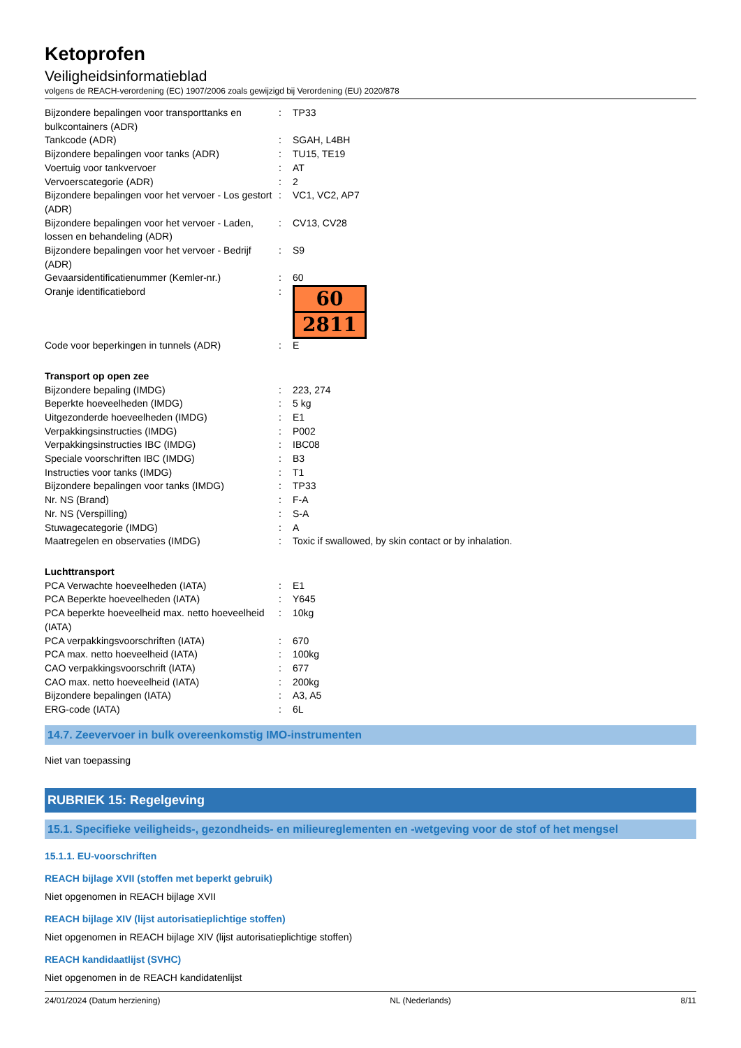Ketoprofen
Veiligheidsinformatieblad
volgens de REACH-verordening (EC) 1907/2006 zoals gewijzigd bij Verordening (EU) 2020/878
| Bijzondere bepalingen voor transporttanks en bulkcontainers (ADR) | : | TP33 |
| Tankcode (ADR) | : | SGAH, L4BH |
| Bijzondere bepalingen voor tanks (ADR) | : | TU15, TE19 |
| Voertuig voor tankvervoer | : | AT |
| Vervoerscategorie (ADR) | : | 2 |
| Bijzondere bepalingen voor het vervoer - Los gestort (ADR) | : | VC1, VC2, AP7 |
| Bijzondere bepalingen voor het vervoer - Laden, lossen en behandeling (ADR) | : | CV13, CV28 |
| Bijzondere bepalingen voor het vervoer - Bedrijf (ADR) | : | S9 |
| Gevaarsidentificatienummer (Kemler-nr.) | : | 60 |
| Oranje identificatiebord | : | 60 2811 |
| Code voor beperkingen in tunnels (ADR) | : | E |
| Transport op open zee | | |
| Bijzondere bepaling (IMDG) | : | 223, 274 |
| Beperkte hoeveelheden (IMDG) | : | 5 kg |
| Uitgezonderde hoeveelheden (IMDG) | : | E1 |
| Verpakkingsinstructies (IMDG) | : | P002 |
| Verpakkingsinstructies IBC (IMDG) | : | IBC08 |
| Speciale voorschriften IBC (IMDG) | : | B3 |
| Instructies voor tanks (IMDG) | : | T1 |
| Bijzondere bepalingen voor tanks (IMDG) | : | TP33 |
| Nr. NS (Brand) | : | F-A |
| Nr. NS (Verspilling) | : | S-A |
| Stuwagecategorie (IMDG) | : | A |
| Maatregelen en observaties (IMDG) | : | Toxic if swallowed, by skin contact or by inhalation. |
| Luchttransport | | |
| PCA Verwachte hoeveelheden (IATA) | : | E1 |
| PCA Beperkte hoeveelheden (IATA) | : | Y645 |
| PCA beperkte hoeveelheid max. netto hoeveelheid (IATA) | : | 10kg |
| PCA verpakkingsvoorschriften (IATA) | : | 670 |
| PCA max. netto hoeveelheid (IATA) | : | 100kg |
| CAO verpakkingsvoorschrift (IATA) | : | 677 |
| CAO max. netto hoeveelheid (IATA) | : | 200kg |
| Bijzondere bepalingen (IATA) | : | A3, A5 |
| ERG-code (IATA) | : | 6L |
14.7. Zeevervoer in bulk overeenkomstig IMO-instrumenten
Niet van toepassing
RUBRIEK 15: Regelgeving
15.1. Specifieke veiligheids-, gezondheids- en milieureglementen en -wetgeving voor de stof of het mengsel
15.1.1. EU-voorschriften
REACH bijlage XVII (stoffen met beperkt gebruik)
Niet opgenomen in REACH bijlage XVII
REACH bijlage XIV (lijst autorisatieplichtige stoffen)
Niet opgenomen in REACH bijlage XIV (lijst autorisatieplichtige stoffen)
REACH kandidaatlijst (SVHC)
Niet opgenomen in de REACH kandidatenlijst
24/01/2024 (Datum herziening) NL (Nederlands) 8/11